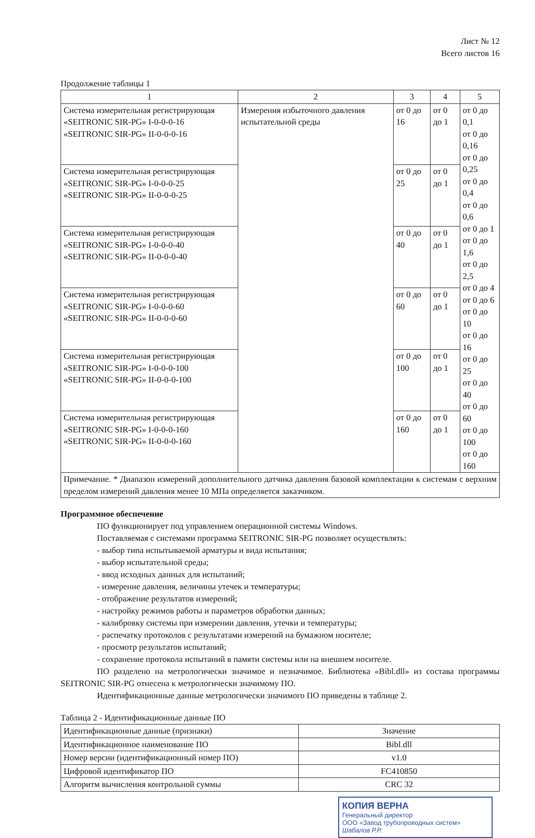Лист № 12
Всего листов 16
Продолжение таблицы 1
| 1 | 2 | 3 | 4 | 5 |
| --- | --- | --- | --- | --- |
| Система измерительная регистрирующая «SEITRONIC SIR-PG» I-0-0-0-16 «SEITRONIC SIR-PG» II-0-0-0-16 | Измерения избыточного давления испытательной среды | от 0 до 16 | от 0 до 1 | от 0 до 0,1 от 0 до 0,16 от 0 до 0,25 от 0 до 0,4 от 0 до 0,6 от 0 до 1 от 0 до 1,6 от 0 до 2,5 от 0 до 4 от 0 до 6 от 0 до 10 от 0 до 16 от 0 до 25 от 0 до 40 от 0 до 60 от 0 до 100 от 0 до 160 |
| Система измерительная регистрирующая «SEITRONIC SIR-PG» I-0-0-0-25 «SEITRONIC SIR-PG» II-0-0-0-25 | | от 0 до 25 | от 0 до 1 | |
| Система измерительная регистрирующая «SEITRONIC SIR-PG» I-0-0-0-40 «SEITRONIC SIR-PG» II-0-0-0-40 | | от 0 до 40 | от 0 до 1 | |
| Система измерительная регистрирующая «SEITRONIC SIR-PG» I-0-0-0-60 «SEITRONIC SIR-PG» II-0-0-0-60 | | от 0 до 60 | от 0 до 1 | |
| Система измерительная регистрирующая «SEITRONIC SIR-PG» I-0-0-0-100 «SEITRONIC SIR-PG» II-0-0-0-100 | | от 0 до 100 | от 0 до 1 | |
| Система измерительная регистрирующая «SEITRONIC SIR-PG» I-0-0-0-160 «SEITRONIC SIR-PG» II-0-0-0-160 | | от 0 до 160 | от 0 до 1 | |
| Примечание. * Диапазон измерений дополнительного датчика давления базовой комплектации к системам с верхним пределом измерений давления менее 10 МПа определяется заказчиком. | | | | |
Программное обеспечение
ПО функционирует под управлением операционной системы Windows.
Поставляемая с системами программа SEITRONIC SIR-PG позволяет осуществлять:
- выбор типа испытываемой арматуры и вида испытания;
- выбор испытательной среды;
- ввод исходных данных для испытаний;
- измерение давления, величины утечек и температуры;
- отображение результатов измерений;
- настройку режимов работы и параметров обработки данных;
- калибровку системы при измерении давления, утечки и температуры;
- распечатку протоколов с результатами измерений на бумажном носителе;
- просмотр результатов испытаний;
- сохранение протокола испытаний в памяти системы или на внешнем носителе.
ПО разделено на метрологически значимое и незначимое. Библиотека «Bibl.dll» из состава программы SEITRONIC SIR-PG отнесена к метрологически значимому ПО.
Идентификационные данные метрологически значимого ПО приведены в таблице 2.
Таблица 2 - Идентификационные данные ПО
| Идентификационные данные (признаки) | Значение |
| --- | --- |
| Идентификационное наименование ПО | Bibl.dll |
| Номер версии (идентификационный номер ПО) | v1.0 |
| Цифровой идентификатор ПО | FC410850 |
| Алгоритм вычисления контрольной суммы | CRC 32 |
КОПИЯ ВЕРНА
Генеральный директор
ООО «Завод трубопроводных систем»
Шабалов Р.Р.